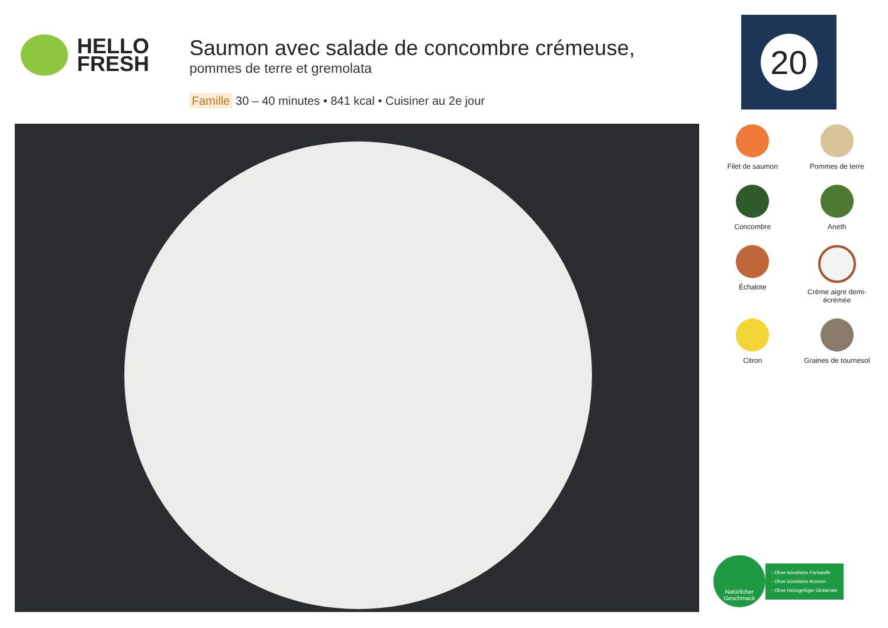HELLO
FRESH
Saumon avec salade de concombre crémeuse,
pommes de terre et gremolata
Famille 30 – 40 minutes • 841 kcal • Cuisiner au 2e jour
20
Filet de saumon
Pommes de terre
Concombre
Aneth
Échalote
Crème aigre demi-écrémée
Citron
Graines de tournesol
Natürlicher
Geschmack
- Ohne künstliche Farbstoffe
- Ohne künstliche Aromen
- Ohne hinzugefügte Glutamate